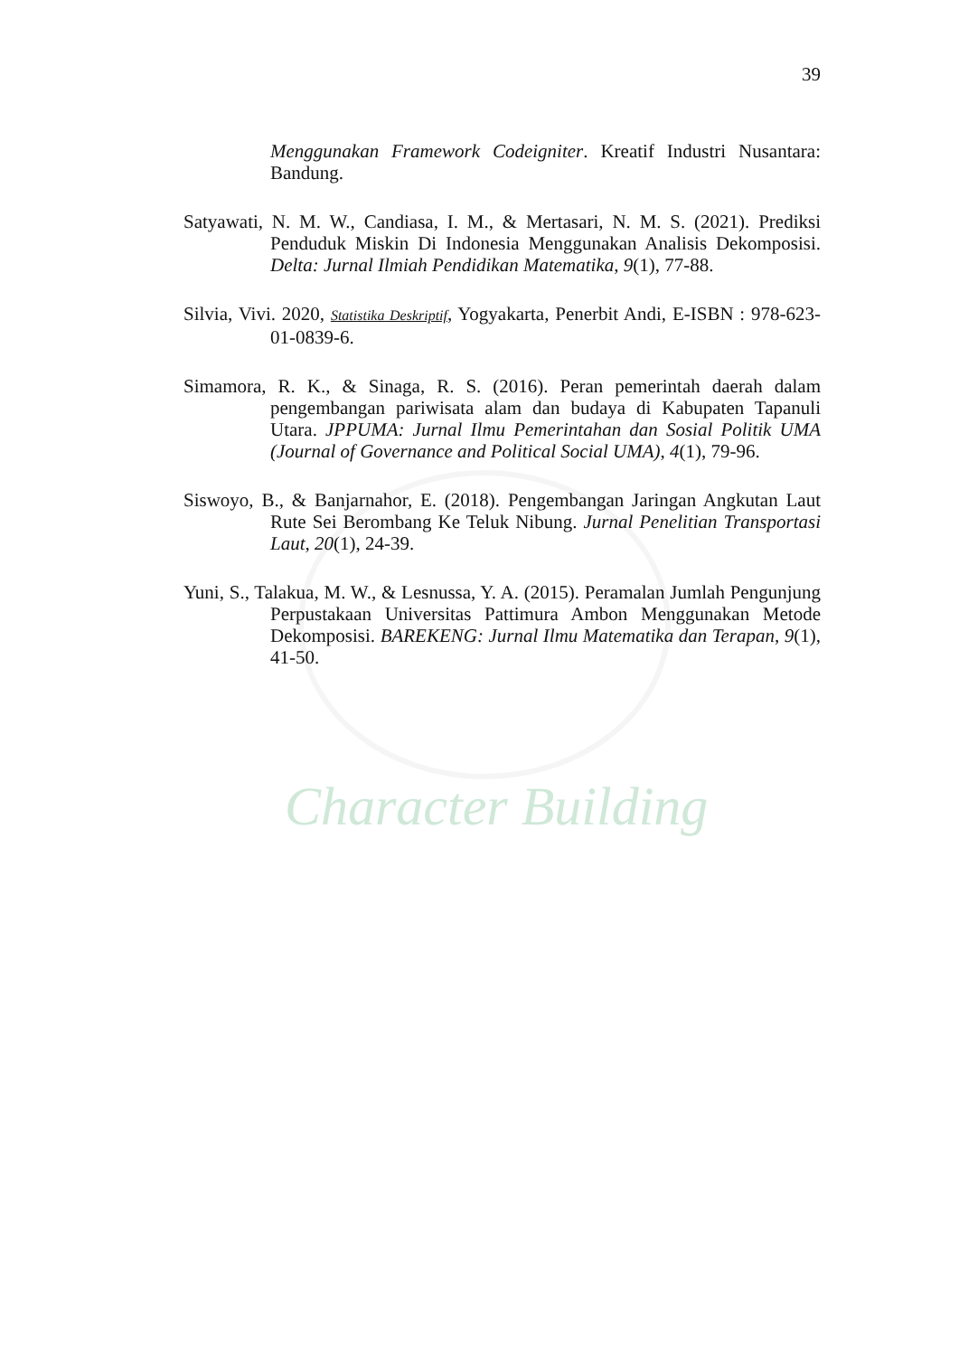Character Building
39
Menggunakan Framework Codeigniter. Kreatif Industri Nusantara: Bandung.
Satyawati, N. M. W., Candiasa, I. M., & Mertasari, N. M. S. (2021). Prediksi Penduduk Miskin Di Indonesia Menggunakan Analisis Dekomposisi. Delta: Jurnal Ilmiah Pendidikan Matematika, 9(1), 77-88.
Silvia, Vivi. 2020, Statistika Deskriptif, Yogyakarta, Penerbit Andi, E-ISBN : 978-623-01-0839-6.
Simamora, R. K., & Sinaga, R. S. (2016). Peran pemerintah daerah dalam pengembangan pariwisata alam dan budaya di Kabupaten Tapanuli Utara. JPPUMA: Jurnal Ilmu Pemerintahan dan Sosial Politik UMA (Journal of Governance and Political Social UMA), 4(1), 79-96.
Siswoyo, B., & Banjarnahor, E. (2018). Pengembangan Jaringan Angkutan Laut Rute Sei Berombang Ke Teluk Nibung. Jurnal Penelitian Transportasi Laut, 20(1), 24-39.
Yuni, S., Talakua, M. W., & Lesnussa, Y. A. (2015). Peramalan Jumlah Pengunjung Perpustakaan Universitas Pattimura Ambon Menggunakan Metode Dekomposisi. BAREKENG: Jurnal Ilmu Matematika dan Terapan, 9(1), 41-50.